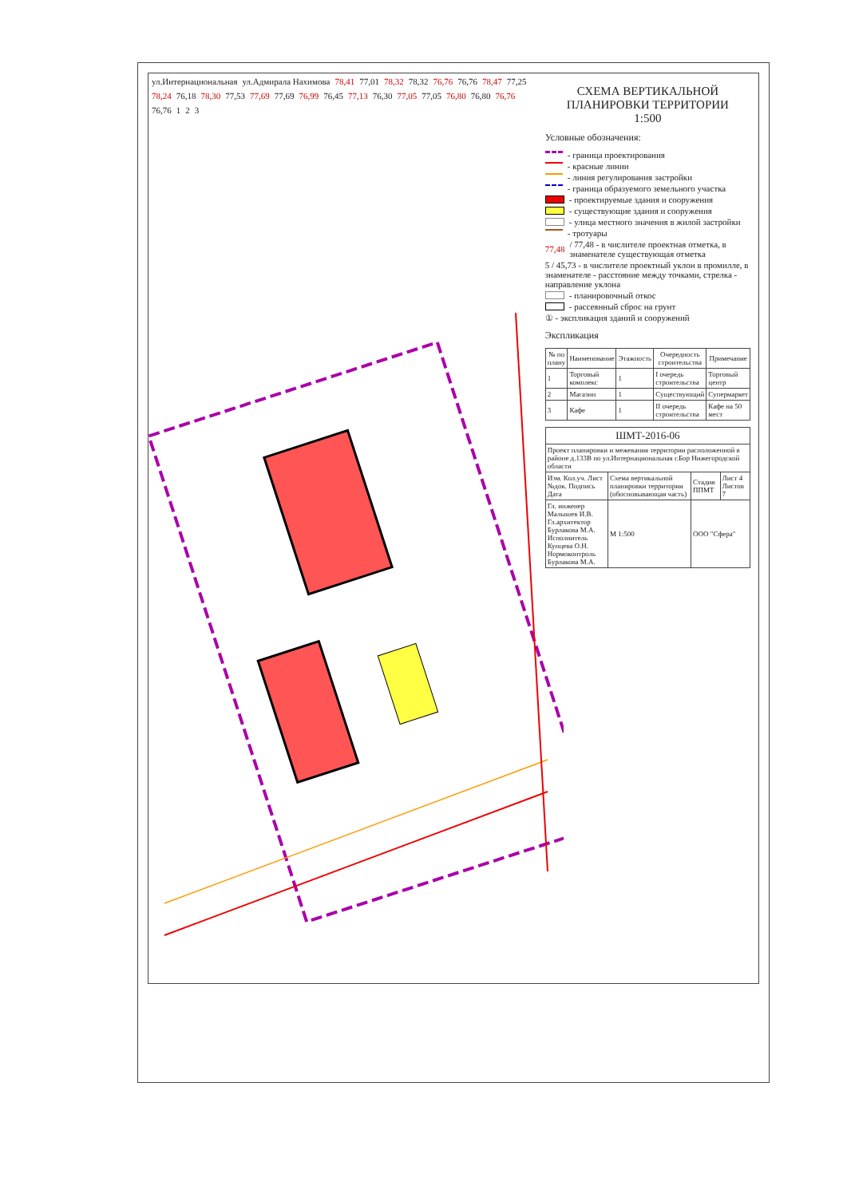ул.Интернациональная ул.Адмирала Нахимова 78,41 77,01 78,32 78,32 76,76 76,76 78,47 77,25 78,24 76,18 78,30 77,53 77,69 77,69 76,99 76,45 77,13 76,30 77,05 77,05 76,80 76,80 76,76 76,76 1 2 3
СХЕМА ВЕРТИКАЛЬНОЙ
ПЛАНИРОВКИ ТЕРРИТОРИИ
1:500
Условные обозначения:
- граница проектирования
- красные линии
- линия регулирования застройки
- граница образуемого земельного участка
- проектируемые здания и сооружения
- существующие здания и сооружения
- улица местного значения в жилой застройки
- тротуары
77,48 / 77,48 - в числителе проектная отметка, в знаменателе существующая отметка
5 / 45,73 - в числителе проектный уклон в промилле, в знаменателе - расстояние между точками, стрелка - направление уклона
- планировочный откос
- рассеянный сброс на грунт
① - экспликация зданий и сооружений
Экспликация
| № по плану | Наименование | Этажность | Очередность строительства | Примечание |
| --- | --- | --- | --- | --- |
| 1 | Торговый комплекс | 1 | I очередь строительства | Торговый центр |
| 2 | Магазин | 1 | Существующий | Супермаркет |
| 3 | Кафе | 1 | II очередь строительства | Кафе на 50 мест |
| ШМТ-2016-06 | | | |
| Проект планировки и межевания территории расположенной в районе д.133В по ул.Интернациональная г.Бор Нижегородской области | | | |
| Изм. Кол.уч. Лист №док. Подпись Дата | Схема вертикальной планировки территории (обосновывающая часть) | Стадия ППМТ | Лист 4 Листов 7 |
| Гл. инженер Малышев И.В. Гл.архитектор Бурлакова М.А. Исполнитель Кунцева О.Н. Нормоконтроль Бурлакова М.А. | М 1:500 | ООО "Сфера" | |